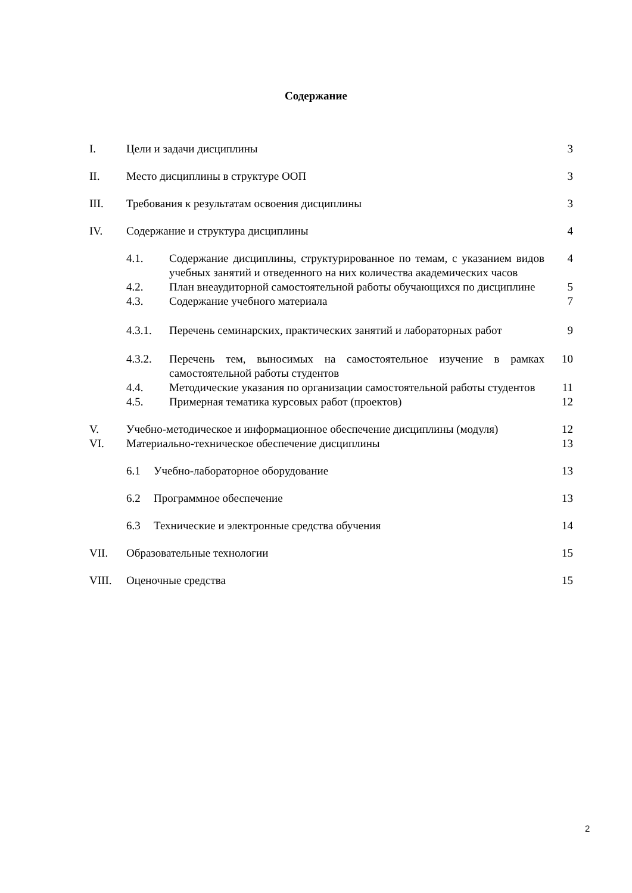Содержание
I. Цели и задачи дисциплины 3
II. Место дисциплины в структуре ООП
3
III. Требования к результатам освоения дисциплины
3
IV. Содержание и структура дисциплины
4
4.1. Содержание дисциплины, структурированное по темам, с указанием видов учебных занятий и отведенного на них количества академических часов
4
4.2. План внеаудиторной самостоятельной работы обучающихся по дисциплине
5
4.3. Содержание учебного материала 7
4.3.1. Перечень семинарских, практических занятий и лабораторных работ
9
4.3.2. Перечень тем, выносимых на самостоятельное изучение в рамках самостоятельной работы студентов
10
4.4. Методические указания по организации самостоятельной работы студентов
11
4.5. Примерная тематика курсовых работ (проектов)
12
V. Учебно-методическое и информационное обеспечение дисциплины (модуля)
12
VI. Материально-техническое обеспечение дисциплины
13
6.1 Учебно-лабораторное оборудование
13
6.2 Программное обеспечение 13
6.3 Технические и электронные средства обучения
14
VII. Образовательные технологии 15
VIII. Оценочные средства 15
2